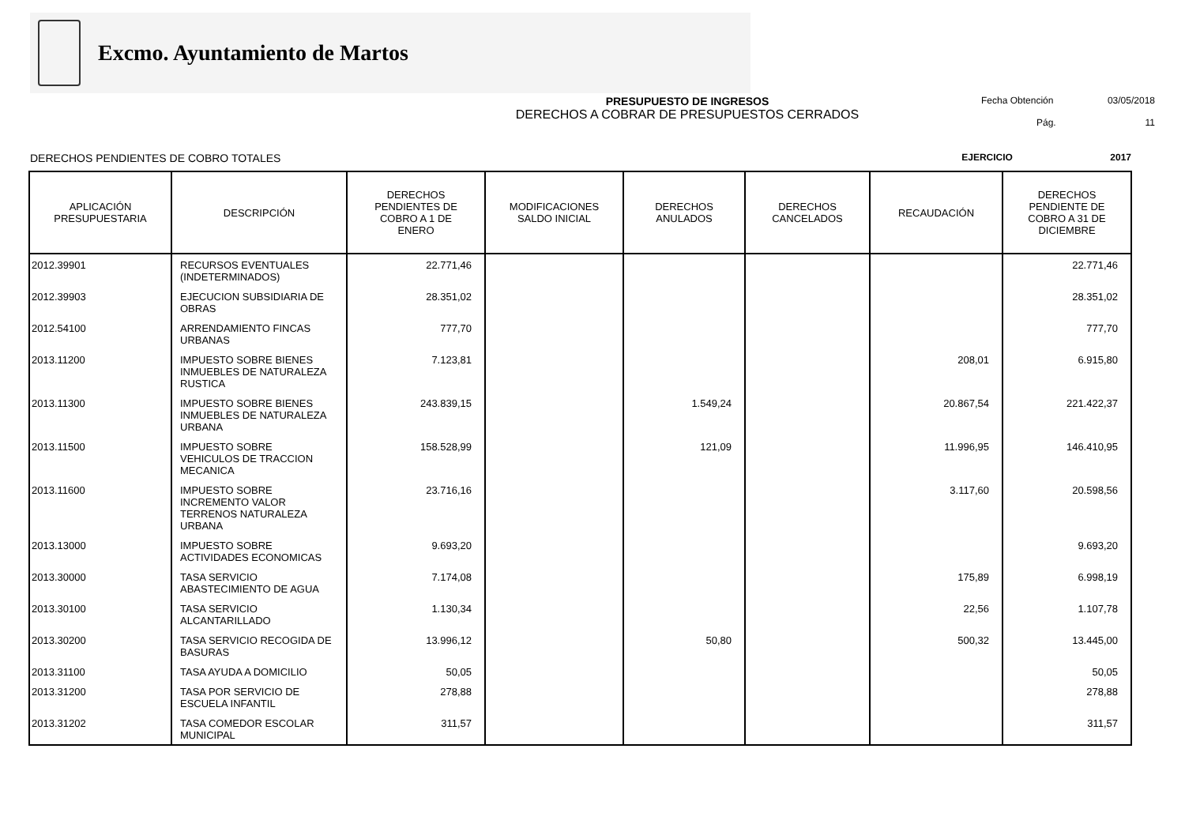Excmo. Ayuntamiento de Martos
PRESUPUESTO DE INGRESOS
DERECHOS A COBRAR DE PRESUPUESTOS CERRADOS
Fecha Obtención 03/05/2018
Pág. 11
DERECHOS PENDIENTES DE COBRO TOTALES EJERCICIO 2017
| APLICACIÓN PRESUPUESTARIA | DESCRIPCIÓN | DERECHOS PENDIENTES DE COBRO A 1 DE ENERO | MODIFICACIONES SALDO INICIAL | DERECHOS ANULADOS | DERECHOS CANCELADOS | RECAUDACIÓN | DERECHOS PENDIENTE DE COBRO A 31 DE DICIEMBRE |
| --- | --- | --- | --- | --- | --- | --- | --- |
| 2012.39901 | RECURSOS EVENTUALES (INDETERMINADOS) | 22.771,46 | | | | | 22.771,46 |
| 2012.39903 | EJECUCION SUBSIDIARIA DE OBRAS | 28.351,02 | | | | | 28.351,02 |
| 2012.54100 | ARRENDAMIENTO FINCAS URBANAS | 777,70 | | | | | 777,70 |
| 2013.11200 | IMPUESTO SOBRE BIENES INMUEBLES DE NATURALEZA RUSTICA | 7.123,81 | | | | 208,01 | 6.915,80 |
| 2013.11300 | IMPUESTO SOBRE BIENES INMUEBLES DE NATURALEZA URBANA | 243.839,15 | | 1.549,24 | | 20.867,54 | 221.422,37 |
| 2013.11500 | IMPUESTO SOBRE VEHICULOS DE TRACCION MECANICA | 158.528,99 | | 121,09 | | 11.996,95 | 146.410,95 |
| 2013.11600 | IMPUESTO SOBRE INCREMENTO VALOR TERRENOS NATURALEZA URBANA | 23.716,16 | | | | 3.117,60 | 20.598,56 |
| 2013.13000 | IMPUESTO SOBRE ACTIVIDADES ECONOMICAS | 9.693,20 | | | | | 9.693,20 |
| 2013.30000 | TASA SERVICIO ABASTECIMIENTO DE AGUA | 7.174,08 | | | | 175,89 | 6.998,19 |
| 2013.30100 | TASA SERVICIO ALCANTARILLADO | 1.130,34 | | | | 22,56 | 1.107,78 |
| 2013.30200 | TASA SERVICIO RECOGIDA DE BASURAS | 13.996,12 | | 50,80 | | 500,32 | 13.445,00 |
| 2013.31100 | TASA AYUDA A DOMICILIO | 50,05 | | | | | 50,05 |
| 2013.31200 | TASA POR SERVICIO DE ESCUELA INFANTIL | 278,88 | | | | | 278,88 |
| 2013.31202 | TASA COMEDOR ESCOLAR MUNICIPAL | 311,57 | | | | | 311,57 |